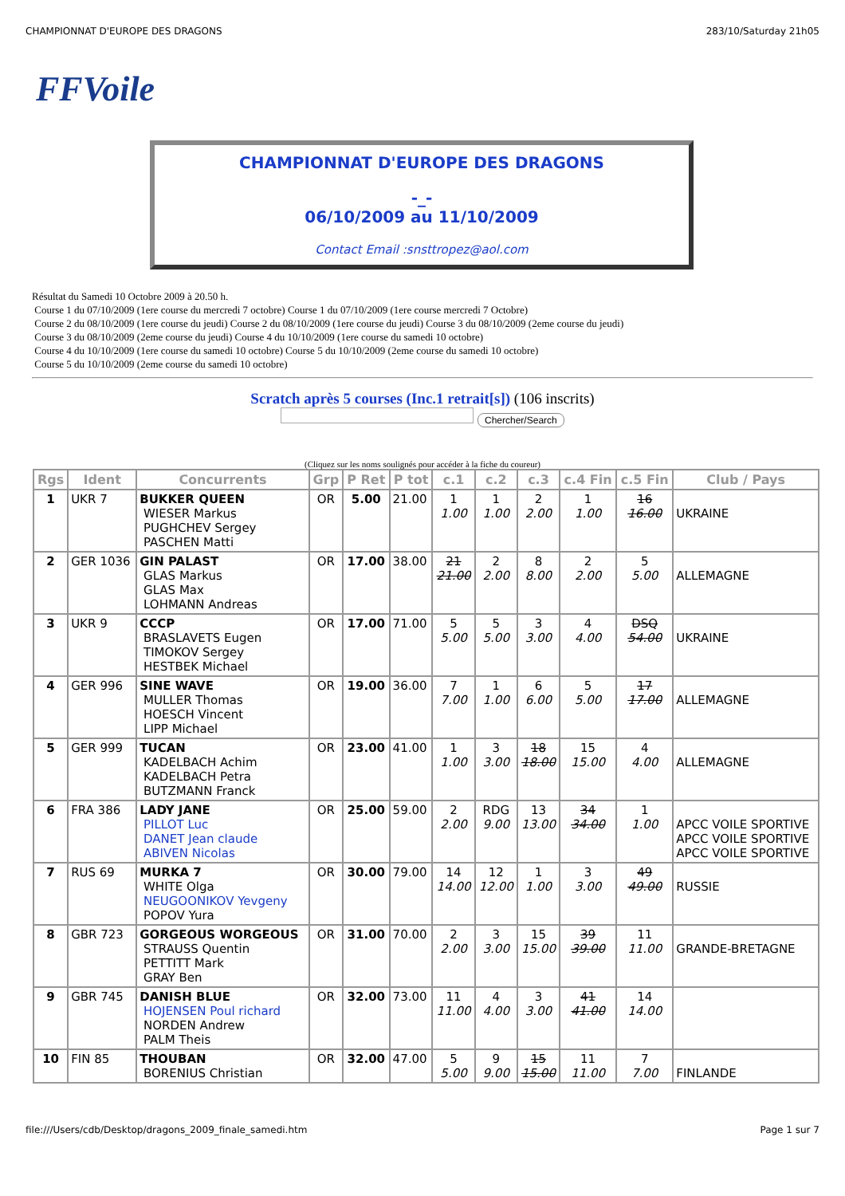CHAMPIONNAT D'EUROPE DES DRAGONS 283/10/Saturday 21h05
FFVoile
CHAMPIONNAT D'EUROPE DES DRAGONS
-_-
06/10/2009 au 11/10/2009
Contact Email :snsttropez@aol.com
Résultat du Samedi 10 Octobre 2009 à 20.50 h.
Course 1 du 07/10/2009 (1ere course du mercredi 7 octobre) Course 1 du 07/10/2009 (1ere course mercredi 7 Octobre)
Course 2 du 08/10/2009 (1ere course du jeudi) Course 2 du 08/10/2009 (1ere course du jeudi) Course 3 du 08/10/2009 (2eme course du jeudi)
Course 3 du 08/10/2009 (2eme course du jeudi) Course 4 du 10/10/2009 (1ere course du samedi 10 octobre)
Course 4 du 10/10/2009 (1ere course du samedi 10 octobre) Course 5 du 10/10/2009 (2eme course du samedi 10 octobre)
Course 5 du 10/10/2009 (2eme course du samedi 10 octobre)
Scratch après 5 courses (Inc.1 retrait[s]) (106 inscrits)
Chercher/Search
(Cliquez sur les noms soulignés pour accéder à la fiche du coureur)
| Rgs | Ident | Concurrents | Grp | P Ret | P tot | c.1 | c.2 | c.3 | c.4 Fin | c.5 Fin | Club / Pays |
| --- | --- | --- | --- | --- | --- | --- | --- | --- | --- | --- | --- |
| 1 | UKR 7 | BUKKER QUEEN WIESER Markus PUGHCHEV Sergey PASCHEN Matti | OR | 5.00 | 21.00 | 1 1.00 | 1 1.00 | 2 2.00 | 1 1.00 | 16 16.00 | UKRAINE |
| 2 | GER 1036 | GIN PALAST GLAS Markus GLAS Max LOHMANN Andreas | OR | 17.00 | 38.00 | 21 21.00 | 2 2.00 | 8 8.00 | 2 2.00 | 5 5.00 | ALLEMAGNE |
| 3 | UKR 9 | CCCP BRASLAVETS Eugen TIMOKOV Sergey HESTBEK Michael | OR | 17.00 | 71.00 | 5 5.00 | 5 5.00 | 3 3.00 | 4 4.00 | DSQ 54.00 | UKRAINE |
| 4 | GER 996 | SINE WAVE MULLER Thomas HOESCH Vincent LIPP Michael | OR | 19.00 | 36.00 | 7 7.00 | 1 1.00 | 6 6.00 | 5 5.00 | 17 17.00 | ALLEMAGNE |
| 5 | GER 999 | TUCAN KADELBACH Achim KADELBACH Petra BUTZMANN Franck | OR | 23.00 | 41.00 | 1 1.00 | 3 3.00 | 18 18.00 | 15 15.00 | 4 4.00 | ALLEMAGNE |
| 6 | FRA 386 | LADY JANE PILLOT Luc DANET Jean claude ABIVEN Nicolas | OR | 25.00 | 59.00 | 2 2.00 | RDG 9.00 | 13 13.00 | 34 34.00 | 1 1.00 | APCC VOILE SPORTIVE APCC VOILE SPORTIVE APCC VOILE SPORTIVE |
| 7 | RUS 69 | MURKA 7 WHITE Olga NEUGOONIKOV Yevgeny POPOV Yura | OR | 30.00 | 79.00 | 14 14.00 | 12 12.00 | 1 1.00 | 3 3.00 | 49 49.00 | RUSSIE |
| 8 | GBR 723 | GORGEOUS WORGEOUS STRAUSS Quentin PETTITT Mark GRAY Ben | OR | 31.00 | 70.00 | 2 2.00 | 3 3.00 | 15 15.00 | 39 39.00 | 11 11.00 | GRANDE-BRETAGNE |
| 9 | GBR 745 | DANISH BLUE HOJENSEN Poul richard NORDEN Andrew PALM Theis | OR | 32.00 | 73.00 | 11 11.00 | 4 4.00 | 3 3.00 | 41 41.00 | 14 14.00 | |
| 10 | FIN 85 | THOUBAN BORENIUS Christian | OR | 32.00 | 47.00 | 5 5.00 | 9 9.00 | 15 15.00 | 11 11.00 | 7 7.00 | FINLANDE |
file:///Users/cdb/Desktop/dragons_2009_finale_samedi.htm Page 1 sur 7